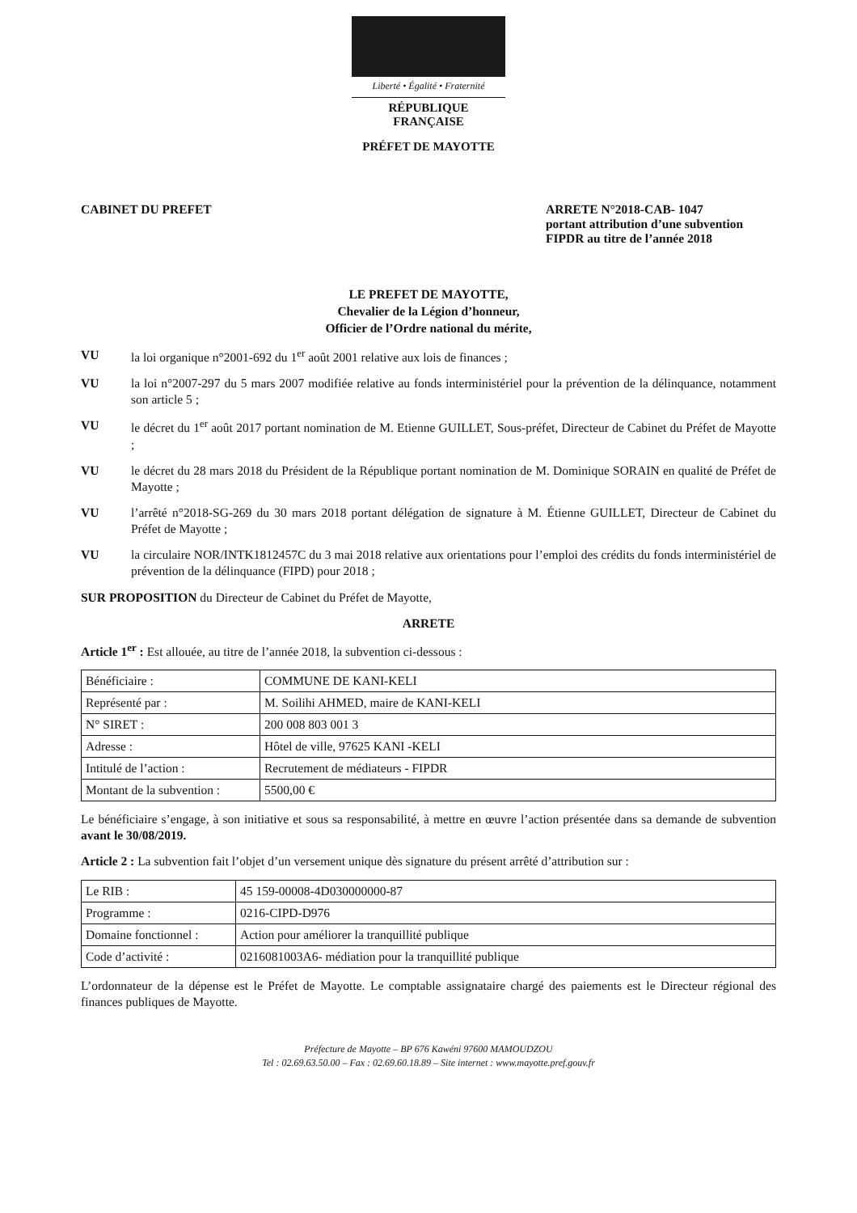Liberté • Égalité • Fraternité
RÉPUBLIQUE FRANÇAISE
PRÉFET DE MAYOTTE
CABINET DU PREFET ARRETE N°2018-CAB- 1047
portant attribution d’une subvention FIPDR au titre de l’année 2018
LE PREFET DE MAYOTTE,
Chevalier de la Légion d’honneur,
Officier de l’Ordre national du mérite,
VU la loi organique n°2001-692 du 1<sup>er</sup> août 2001 relative aux lois de finances ;
VU la loi n°2007-297 du 5 mars 2007 modifiée relative au fonds interministériel pour la prévention de la délinquance, notamment son article 5 ;
VU le décret du 1<sup>er</sup> août 2017 portant nomination de M. Etienne GUILLET, Sous-préfet, Directeur de Cabinet du Préfet de Mayotte ;
VU le décret du 28 mars 2018 du Président de la République portant nomination de M. Dominique SORAIN en qualité de Préfet de Mayotte ;
VU l’arrêté n°2018-SG-269 du 30 mars 2018 portant délégation de signature à M. Étienne GUILLET, Directeur de Cabinet du Préfet de Mayotte ;
VU la circulaire NOR/INTK1812457C du 3 mai 2018 relative aux orientations pour l’emploi des crédits du fonds interministériel de prévention de la délinquance (FIPD) pour 2018 ;
SUR PROPOSITION du Directeur de Cabinet du Préfet de Mayotte,
ARRETE
Article 1<sup>er</sup> : Est allouée, au titre de l’année 2018, la subvention ci-dessous :
| Bénéficiaire : | COMMUNE DE KANI-KELI |
| Représenté par : | M. Soilihi AHMED, maire de KANI-KELI |
| N° SIRET : | 200 008 803 001 3 |
| Adresse : | Hôtel de ville, 97625 KANI -KELI |
| Intitulé de l’action : | Recrutement de médiateurs - FIPDR |
| Montant de la subvention : | 5500,00 € |
Le bénéficiaire s’engage, à son initiative et sous sa responsabilité, à mettre en œuvre l’action présentée dans sa demande de subvention avant le 30/08/2019.
Article 2 : La subvention fait l’objet d’un versement unique dès signature du présent arrêté d’attribution sur :
| Le RIB : | 45 159-00008-4D030000000-87 |
| Programme : | 0216-CIPD-D976 |
| Domaine fonctionnel : | Action pour améliorer la tranquillité publique |
| Code d’activité : | 0216081003A6- médiation pour la tranquillité publique |
L’ordonnateur de la dépense est le Préfet de Mayotte. Le comptable assignataire chargé des paiements est le Directeur régional des finances publiques de Mayotte.
Préfecture de Mayotte – BP 676 Kawéni 97600 MAMOUDZOU
Tel : 02.69.63.50.00 – Fax : 02.69.60.18.89 – Site internet : www.mayotte.pref.gouv.fr